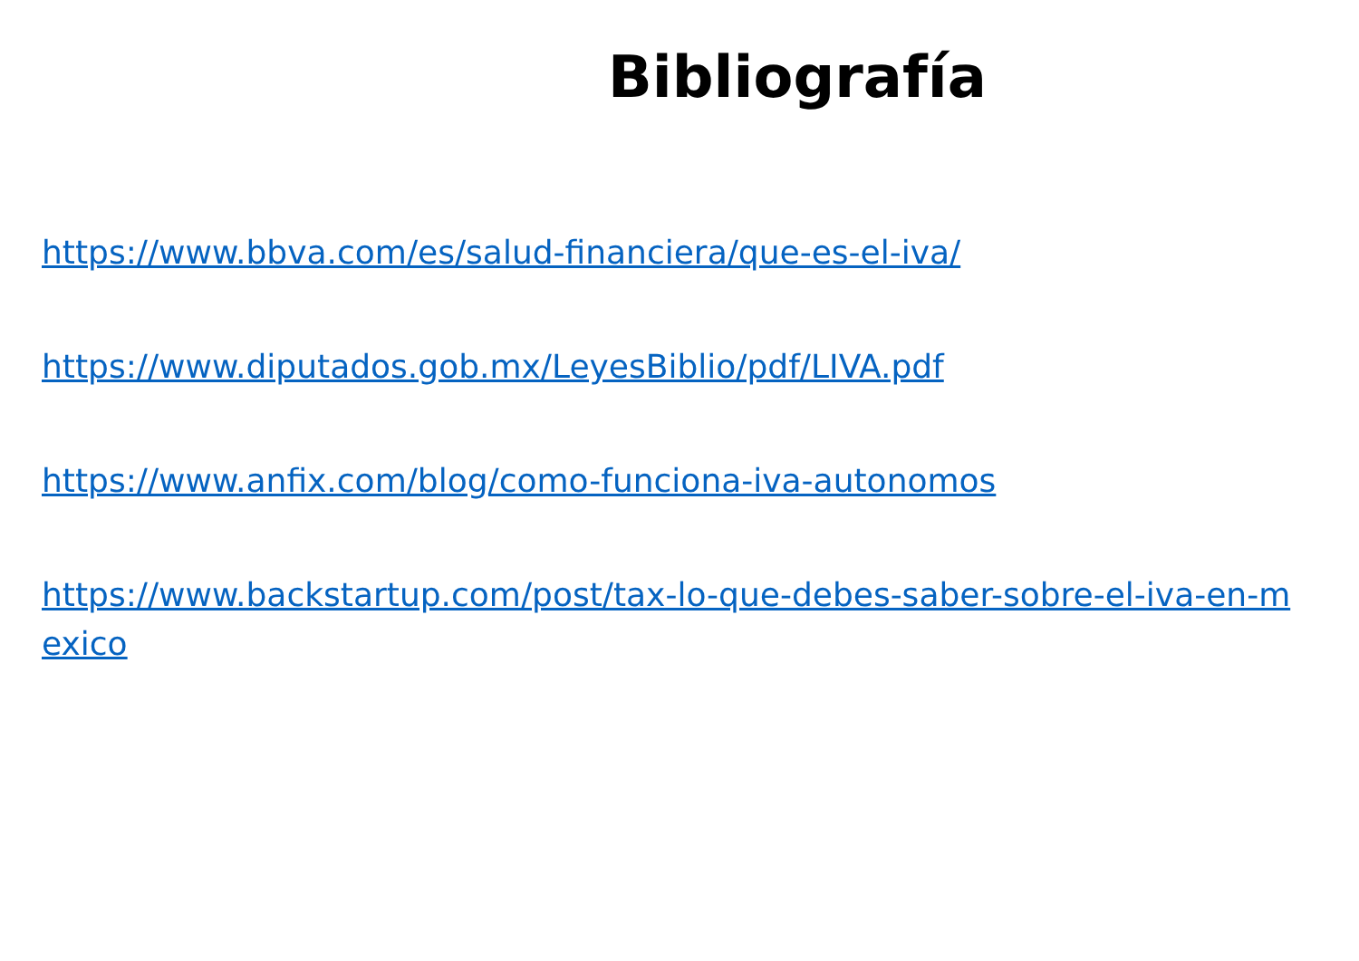Bibliografía
https://www.bbva.com/es/salud-financiera/que-es-el-iva/
https://www.diputados.gob.mx/LeyesBiblio/pdf/LIVA.pdf
https://www.anfix.com/blog/como-funciona-iva-autonomos
https://www.backstartup.com/post/tax-lo-que-debes-saber-sobre-el-iva-en-mexico